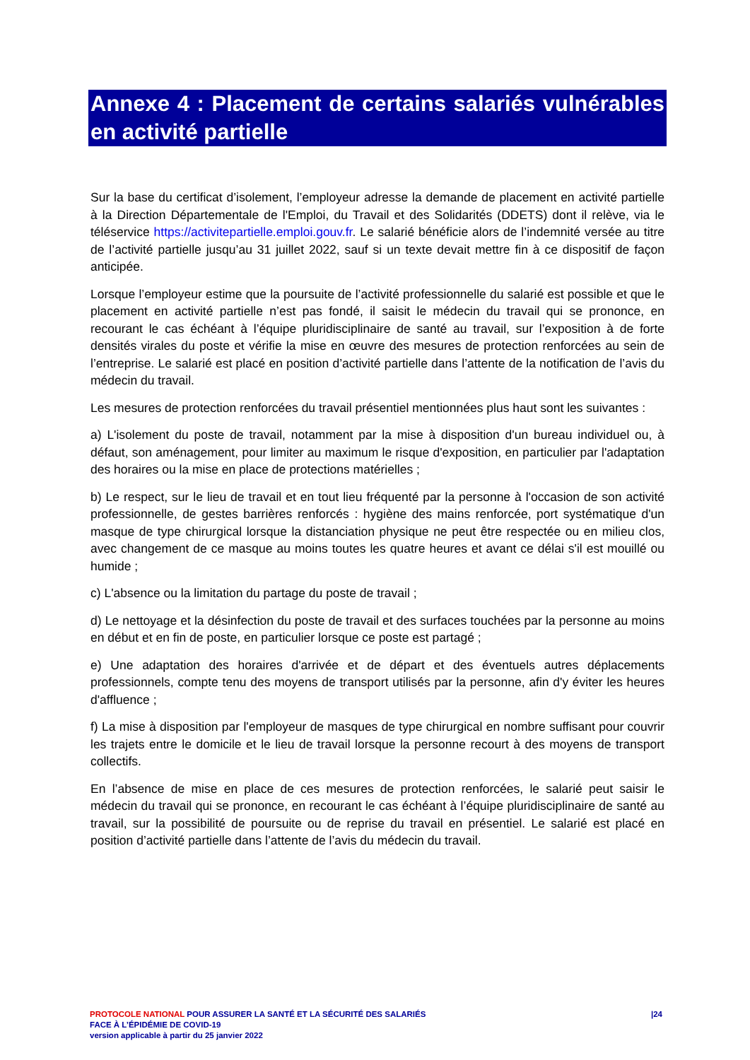Annexe 4 : Placement de certains salariés vulnérables en activité partielle
Sur la base du certificat d’isolement, l’employeur adresse la demande de placement en activité partielle à la Direction Départementale de l'Emploi, du Travail et des Solidarités (DDETS) dont il relève, via le téléservice https://activitepartielle.emploi.gouv.fr. Le salarié bénéficie alors de l’indemnité versée au titre de l’activité partielle jusqu’au 31 juillet 2022, sauf si un texte devait mettre fin à ce dispositif de façon anticipée.
Lorsque l’employeur estime que la poursuite de l’activité professionnelle du salarié est possible et que le placement en activité partielle n’est pas fondé, il saisit le médecin du travail qui se prononce, en recourant le cas échéant à l’équipe pluridisciplinaire de santé au travail, sur l’exposition à de forte densités virales du poste et vérifie la mise en œuvre des mesures de protection renforcées au sein de l’entreprise. Le salarié est placé en position d’activité partielle dans l’attente de la notification de l’avis du médecin du travail.
Les mesures de protection renforcées du travail présentiel mentionnées plus haut sont les suivantes :
a) L'isolement du poste de travail, notamment par la mise à disposition d'un bureau individuel ou, à défaut, son aménagement, pour limiter au maximum le risque d'exposition, en particulier par l'adaptation des horaires ou la mise en place de protections matérielles ;
b) Le respect, sur le lieu de travail et en tout lieu fréquenté par la personne à l'occasion de son activité professionnelle, de gestes barrières renforcés : hygiène des mains renforcée, port systématique d'un masque de type chirurgical lorsque la distanciation physique ne peut être respectée ou en milieu clos, avec changement de ce masque au moins toutes les quatre heures et avant ce délai s'il est mouillé ou humide ;
c) L'absence ou la limitation du partage du poste de travail ;
d) Le nettoyage et la désinfection du poste de travail et des surfaces touchées par la personne au moins en début et en fin de poste, en particulier lorsque ce poste est partagé ;
e) Une adaptation des horaires d'arrivée et de départ et des éventuels autres déplacements professionnels, compte tenu des moyens de transport utilisés par la personne, afin d'y éviter les heures d'affluence ;
f) La mise à disposition par l'employeur de masques de type chirurgical en nombre suffisant pour couvrir les trajets entre le domicile et le lieu de travail lorsque la personne recourt à des moyens de transport collectifs.
En l’absence de mise en place de ces mesures de protection renforcées, le salarié peut saisir le médecin du travail qui se prononce, en recourant le cas échéant à l’équipe pluridisciplinaire de santé au travail, sur la possibilité de poursuite ou de reprise du travail en présentiel. Le salarié est placé en position d’activité partielle dans l’attente de l’avis du médecin du travail.
|24
PROTOCOLE NATIONAL POUR ASSURER LA SANTÉ ET LA SÉCURITÉ DES SALARIÉS
FACE À L’ÉPIDÉMIE DE COVID-19
version applicable à partir du 25 janvier 2022